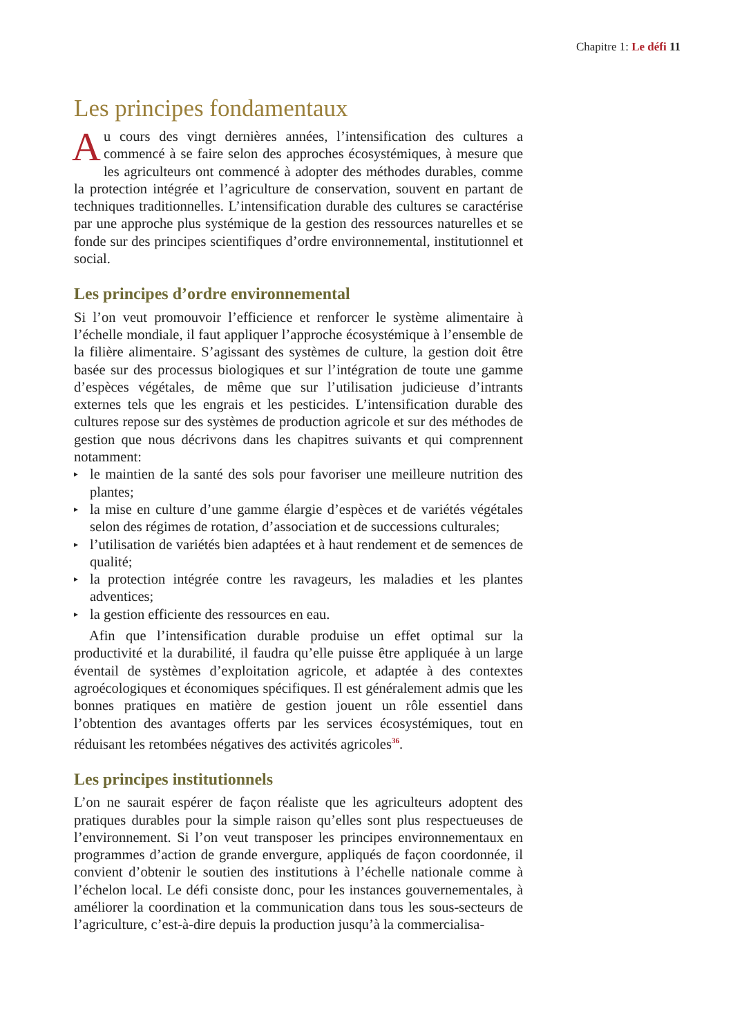Chapitre 1: Le défi 11
Les principes fondamentaux
Au cours des vingt dernières années, l’intensification des cultures a commencé à se faire selon des approches écosystémiques, à mesure que les agriculteurs ont commencé à adopter des méthodes durables, comme la protection intégrée et l’agriculture de conservation, souvent en partant de techniques traditionnelles. L’intensification durable des cultures se caractérise par une approche plus systémique de la gestion des ressources naturelles et se fonde sur des principes scientifiques d’ordre environnemental, institutionnel et social.
Les principes d’ordre environnemental
Si l’on veut promouvoir l’efficience et renforcer le système alimentaire à l’échelle mondiale, il faut appliquer l’approche écosystémique à l’ensemble de la filière alimentaire. S’agissant des systèmes de culture, la gestion doit être basée sur des processus biologiques et sur l’intégration de toute une gamme d’espèces végétales, de même que sur l’utilisation judicieuse d’intrants externes tels que les engrais et les pesticides. L’intensification durable des cultures repose sur des systèmes de production agricole et sur des méthodes de gestion que nous décrivons dans les chapitres suivants et qui comprennent notamment:
▸ le maintien de la santé des sols pour favoriser une meilleure nutrition des plantes;
▸ la mise en culture d’une gamme élargie d’espèces et de variétés végétales selon des régimes de rotation, d’association et de successions culturales;
▸ l’utilisation de variétés bien adaptées et à haut rendement et de semences de qualité;
▸ la protection intégrée contre les ravageurs, les maladies et les plantes adventices;
▸ la gestion efficiente des ressources en eau.
Afin que l’intensification durable produise un effet optimal sur la productivité et la durabilité, il faudra qu’elle puisse être appliquée à un large éventail de systèmes d’exploitation agricole, et adaptée à des contextes agroécologiques et économiques spécifiques. Il est généralement admis que les bonnes pratiques en matière de gestion jouent un rôle essentiel dans l’obtention des avantages offerts par les services écosystémiques, tout en réduisant les retombées négatives des activités agricoles<sup>36</sup>.
Les principes institutionnels
L’on ne saurait espérer de façon réaliste que les agriculteurs adoptent des pratiques durables pour la simple raison qu’elles sont plus respectueuses de l’environnement. Si l’on veut transposer les principes environnementaux en programmes d’action de grande envergure, appliqués de façon coordonnée, il convient d’obtenir le soutien des institutions à l’échelle nationale comme à l’échelon local. Le défi consiste donc, pour les instances gouvernementales, à améliorer la coordination et la communication dans tous les sous-secteurs de l’agriculture, c’est-à-dire depuis la production jusqu’à la commercialisa-